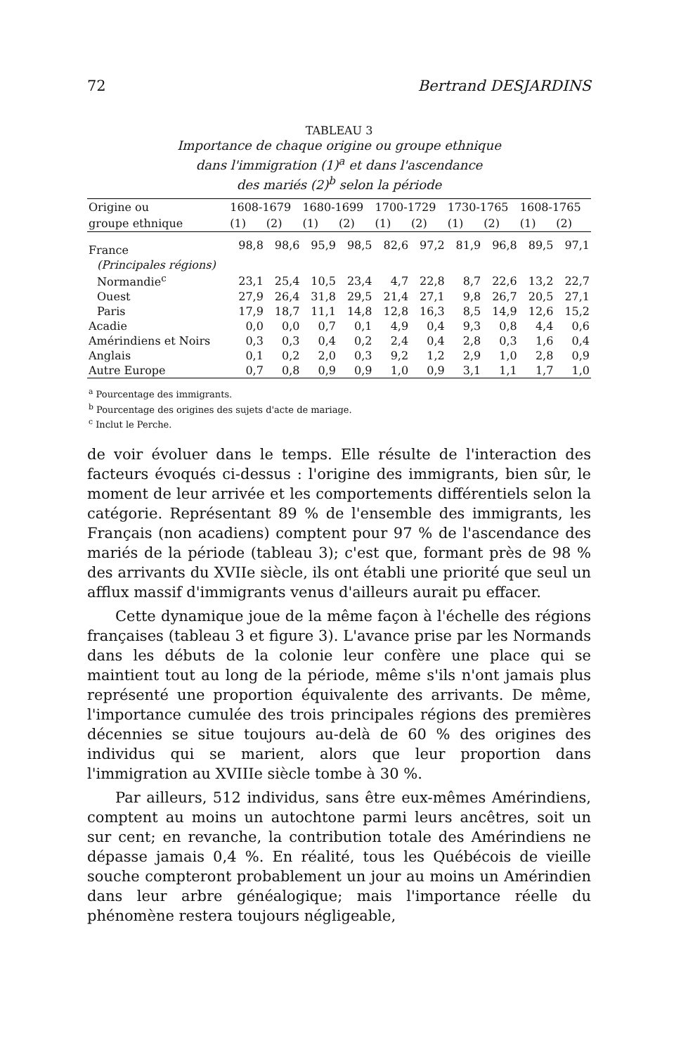72 Bertrand DESJARDINS
TABLEAU 3
Importance de chaque origine ou groupe ethnique
dans l'immigration (1)<sup>a</sup> et dans l'ascendance
des mariés (2)<sup>b</sup> selon la période
| Origine ou | 1608-1679 | | 1680-1699 | | 1700-1729 | | 1730-1765 | | 1608-1765 | |
| --- | --- | --- | --- | --- | --- | --- | --- | --- | --- | --- |
| groupe ethnique | (1) | (2) | (1) | (2) | (1) | (2) | (1) | (2) | (1) | (2) |
| France | 98,8 | 98,6 | 95,9 | 98,5 | 82,6 | 97,2 | 81,9 | 96,8 | 89,5 | 97,1 |
| (Principales régions) | | | | | | | | | | |
| Normandie<sup>c</sup> | 23,1 | 25,4 | 10,5 | 23,4 | 4,7 | 22,8 | 8,7 | 22,6 | 13,2 | 22,7 |
| Ouest | 27,9 | 26,4 | 31,8 | 29,5 | 21,4 | 27,1 | 9,8 | 26,7 | 20,5 | 27,1 |
| Paris | 17,9 | 18,7 | 11,1 | 14,8 | 12,8 | 16,3 | 8,5 | 14,9 | 12,6 | 15,2 |
| Acadie | 0,0 | 0,0 | 0,7 | 0,1 | 4,9 | 0,4 | 9,3 | 0,8 | 4,4 | 0,6 |
| Amérindiens et Noirs | 0,3 | 0,3 | 0,4 | 0,2 | 2,4 | 0,4 | 2,8 | 0,3 | 1,6 | 0,4 |
| Anglais | 0,1 | 0,2 | 2,0 | 0,3 | 9,2 | 1,2 | 2,9 | 1,0 | 2,8 | 0,9 |
| Autre Europe | 0,7 | 0,8 | 0,9 | 0,9 | 1,0 | 0,9 | 3,1 | 1,1 | 1,7 | 1,0 |
<sup>a</sup> Pourcentage des immigrants.
<sup>b</sup> Pourcentage des origines des sujets d'acte de mariage.
<sup>c</sup> Inclut le Perche.
de voir évoluer dans le temps. Elle résulte de l'interaction des facteurs évoqués ci-dessus : l'origine des immigrants, bien sûr, le moment de leur arrivée et les comportements différentiels selon la catégorie. Représentant 89 % de l'ensemble des immigrants, les Français (non acadiens) comptent pour 97 % de l'ascendance des mariés de la période (tableau 3); c'est que, formant près de 98 % des arrivants du XVIIe siècle, ils ont établi une priorité que seul un afflux massif d'immigrants venus d'ailleurs aurait pu effacer.
Cette dynamique joue de la même façon à l'échelle des régions françaises (tableau 3 et figure 3). L'avance prise par les Normands dans les débuts de la colonie leur confère une place qui se maintient tout au long de la période, même s'ils n'ont jamais plus représenté une proportion équivalente des arrivants. De même, l'importance cumulée des trois principales régions des premières décennies se situe toujours au-delà de 60 % des origines des individus qui se marient, alors que leur proportion dans l'immigration au XVIIIe siècle tombe à 30 %.
Par ailleurs, 512 individus, sans être eux-mêmes Amérindiens, comptent au moins un autochtone parmi leurs ancêtres, soit un sur cent; en revanche, la contribution totale des Amérindiens ne dépasse jamais 0,4 %. En réalité, tous les Québécois de vieille souche compteront probablement un jour au moins un Amérindien dans leur arbre généalogique; mais l'importance réelle du phénomène restera toujours négligeable,